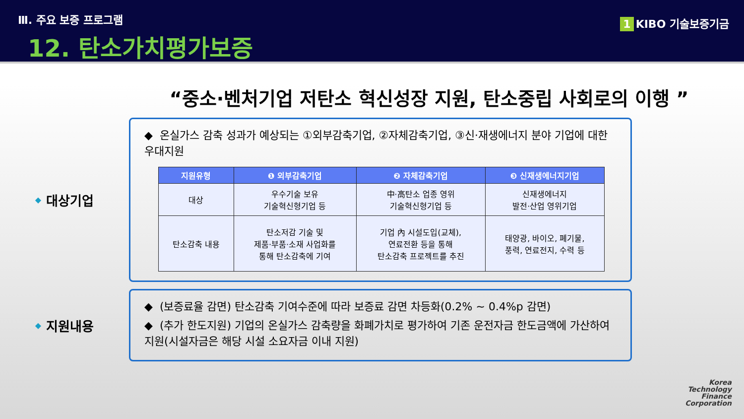Ⅲ. 주요 보증 프로그램
12. 탄소가치평가보증
1 KIBO 기술보증기금
“중소·벤처기업 저탄소 혁신성장 지원, 탄소중립 사회로의 이행 ”
◆ 대상기업
◆ 온실가스 감축 성과가 예상되는 ①외부감축기업, ②자체감축기업, ③신·재생에너지 분야 기업에 대한 우대지원
| 지원유형 | ❶ 외부감축기업 | ❷ 자체감축기업 | ❸ 신재생에너지기업 |
| --- | --- | --- | --- |
| 대상 | 우수기술 보유 기술혁신형기업 등 | 中·高탄소 업종 영위 기술혁신형기업 등 | 신재생에너지 발전·산업 영위기업 |
| 탄소감축 내용 | 탄소저감 기술 및 제품·부품·소재 사업화를 통해 탄소감축에 기여 | 기업 內 시설도입(교체), 연료전환 등을 통해 탄소감축 프로젝트를 추진 | 태양광, 바이오, 폐기물, 풍력, 연료전지, 수력 등 |
◆ 지원내용
◆ (보증료율 감면) 탄소감축 기여수준에 따라 보증료 감면 차등화(0.2% ~ 0.4%p 감면)
◆ (추가 한도지원) 기업의 온실가스 감축량을 화폐가치로 평가하여 기존 운전자금 한도금액에 가산하여 지원(시설자금은 해당 시설 소요자금 이내 지원)
Korea
Technology
Finance
Corporation